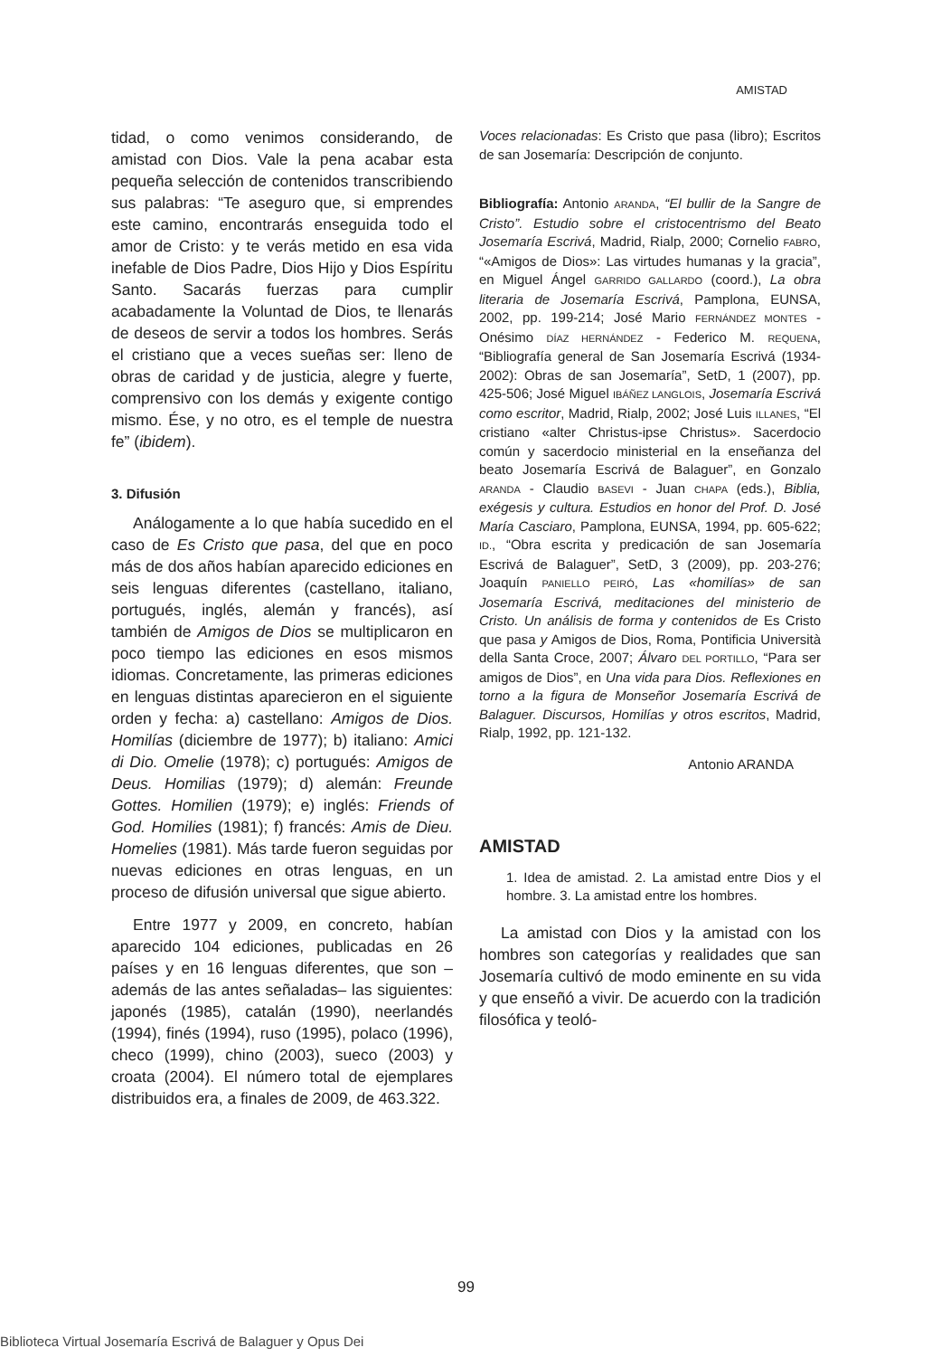AMISTAD
tidad, o como venimos considerando, de amistad con Dios. Vale la pena acabar esta pequeña selección de contenidos transcribiendo sus palabras: “Te aseguro que, si emprendes este camino, encontrarás enseguida todo el amor de Cristo: y te verás metido en esa vida inefable de Dios Padre, Dios Hijo y Dios Espíritu Santo. Sacarás fuerzas para cumplir acabadamente la Voluntad de Dios, te llenarás de deseos de servir a todos los hombres. Serás el cristiano que a veces sueñas ser: lleno de obras de caridad y de justicia, alegre y fuerte, comprensivo con los demás y exigente contigo mismo. Ése, y no otro, es el temple de nuestra fe” (ibidem).
3. Difusión
Análogamente a lo que había sucedido en el caso de Es Cristo que pasa, del que en poco más de dos años habían aparecido ediciones en seis lenguas diferentes (castellano, italiano, portugués, inglés, alemán y francés), así también de Amigos de Dios se multiplicaron en poco tiempo las ediciones en esos mismos idiomas. Concretamente, las primeras ediciones en lenguas distintas aparecieron en el siguiente orden y fecha: a) castellano: Amigos de Dios. Homilías (diciembre de 1977); b) italiano: Amici di Dio. Omelie (1978); c) portugués: Amigos de Deus. Homilias (1979); d) alemán: Freunde Gottes. Homilien (1979); e) inglés: Friends of God. Homilies (1981); f) francés: Amis de Dieu. Homelies (1981). Más tarde fueron seguidas por nuevas ediciones en otras lenguas, en un proceso de difusión universal que sigue abierto.
Entre 1977 y 2009, en concreto, habían aparecido 104 ediciones, publicadas en 26 países y en 16 lenguas diferentes, que son –además de las antes señaladas– las siguientes: japonés (1985), catalán (1990), neerlandés (1994), finés (1994), ruso (1995), polaco (1996), checo (1999), chino (2003), sueco (2003) y croata (2004). El número total de ejemplares distribuidos era, a finales de 2009, de 463.322.
Voces relacionadas: Es Cristo que pasa (libro); Escritos de san Josemaría: Descripción de conjunto.
Bibliografía: Antonio ARANDA, “El bullir de la Sangre de Cristo”. Estudio sobre el cristocentrismo del Beato Josemaría Escrivá, Madrid, Rialp, 2000; Cornelio FABRO, “«Amigos de Dios»: Las virtudes humanas y la gracia”, en Miguel Ángel GARRIDO GALLARDO (coord.), La obra literaria de Josemaría Escrivá, Pamplona, EUNSA, 2002, pp. 199-214; José Mario FERNÁNDEZ MONTES - Onésimo DÍAZ HERNÁNDEZ - Federico M. REQUENA, “Bibliografía general de San Josemaría Escrivá (1934-2002): Obras de san Josemaría”, SetD, 1 (2007), pp. 425-506; José Miguel IBÁÑEZ LANGLOIS, Josemaría Escrivá como escritor, Madrid, Rialp, 2002; José Luis ILLANES, “El cristiano «alter Christus-ipse Christus». Sacerdocio común y sacerdocio ministerial en la enseñanza del beato Josemaría Escrivá de Balaguer”, en Gonzalo ARANDA - Claudio BASEVI - Juan CHAPA (eds.), Biblia, exégesis y cultura. Estudios en honor del Prof. D. José María Casciaro, Pamplona, EUNSA, 1994, pp. 605-622; ID., “Obra escrita y predicación de san Josemaría Escrivá de Balaguer”, SetD, 3 (2009), pp. 203-276; Joaquín PANIELLO PEIRÓ, Las «homilías» de san Josemaría Escrivá, meditaciones del ministerio de Cristo. Un análisis de forma y contenidos de Es Cristo que pasa y Amigos de Dios, Roma, Pontificia Università della Santa Croce, 2007; Álvaro DEL PORTILLO, “Para ser amigos de Dios”, en Una vida para Dios. Reflexiones en torno a la figura de Monseñor Josemaría Escrivá de Balaguer. Discursos, Homilías y otros escritos, Madrid, Rialp, 1992, pp. 121-132.
Antonio ARANDA
AMISTAD
1. Idea de amistad. 2. La amistad entre Dios y el hombre. 3. La amistad entre los hombres.
La amistad con Dios y la amistad con los hombres son categorías y realidades que san Josemaría cultivó de modo eminente en su vida y que enseñó a vivir. De acuerdo con la tradición filosófica y teoló-
99
Biblioteca Virtual Josemaría Escrivá de Balaguer y Opus Dei